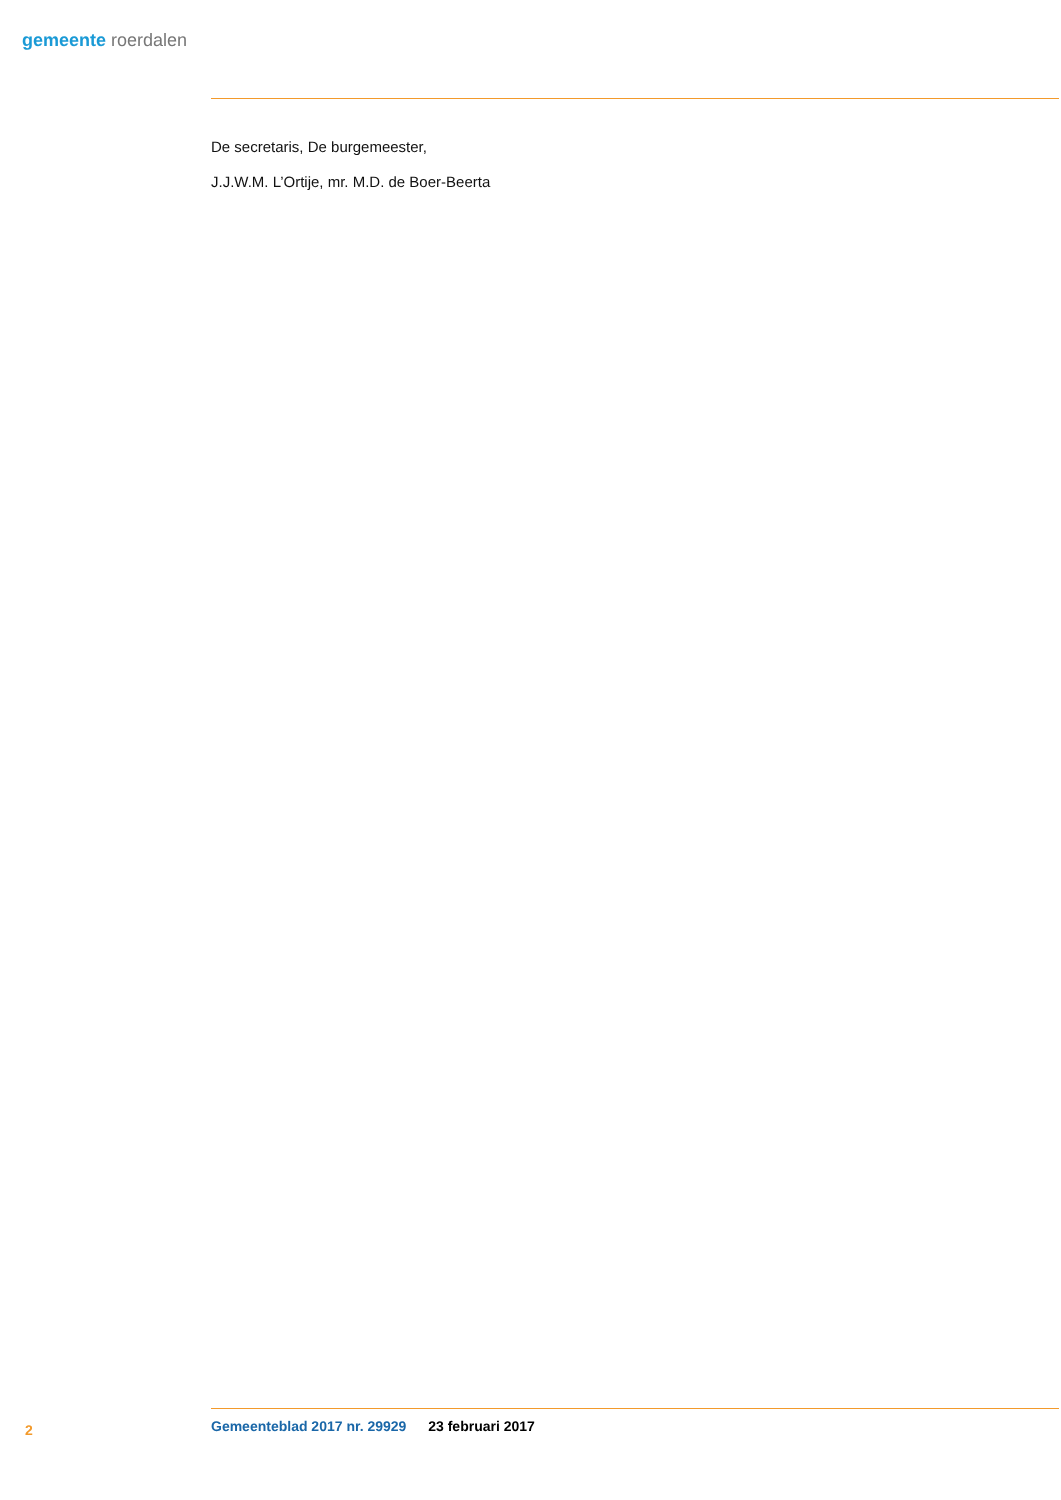gemeente roerdalen
De secretaris, De burgemeester,
J.J.W.M. L’Ortije, mr. M.D. de Boer-Beerta
2 Gemeenteblad 2017 nr. 29929 23 februari 2017